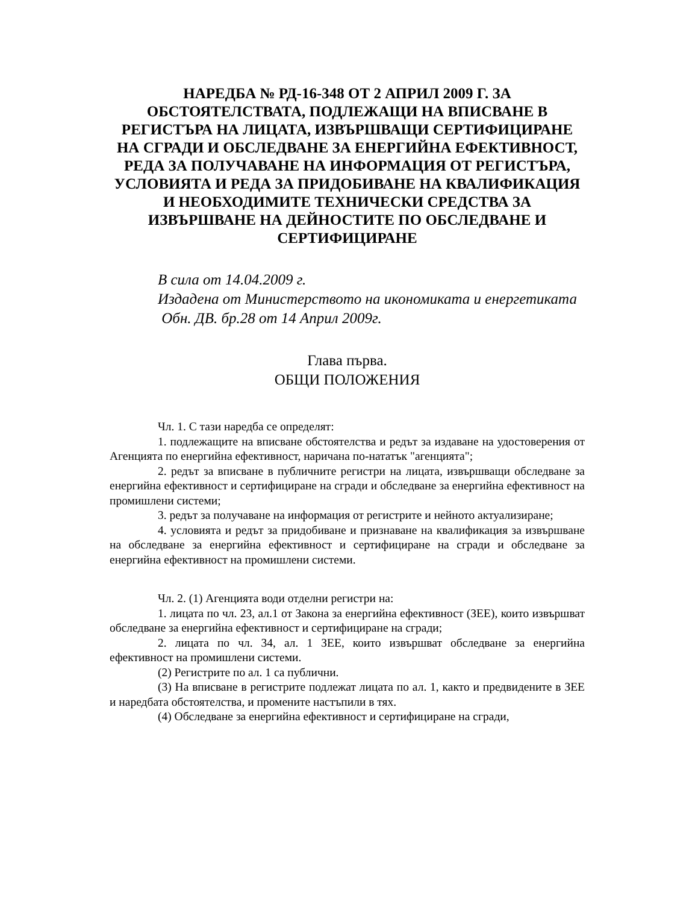НАРЕДБА № РД-16-348 ОТ 2 АПРИЛ 2009 Г. ЗА ОБСТОЯТЕЛСТВАТА, ПОДЛЕЖАЩИ НА ВПИСВАНЕ В РЕГИСТЪРА НА ЛИЦАТА, ИЗВЪРШВАЩИ СЕРТИФИЦИРАНЕ НА СГРАДИ И ОБСЛЕДВАНЕ ЗА ЕНЕРГИЙНА ЕФЕКТИВНОСТ, РЕДА ЗА ПОЛУЧАВАНЕ НА ИНФОРМАЦИЯ ОТ РЕГИСТЪРА, УСЛОВИЯТА И РЕДА ЗА ПРИДОБИВАНЕ НА КВАЛИФИКАЦИЯ И НЕОБХОДИМИТЕ ТЕХНИЧЕСКИ СРЕДСТВА ЗА ИЗВЪРШВАНЕ НА ДЕЙНОСТИТЕ ПО ОБСЛЕДВАНЕ И СЕРТИФИЦИРАНЕ
В сила от 14.04.2009 г.
Издадена от Министерството на икономиката и енергетиката
Обн. ДВ. бр.28 от 14 Април 2009г.
Глава първа.
ОБЩИ ПОЛОЖЕНИЯ
Чл. 1. С тази наредба се определят:
1. подлежащите на вписване обстоятелства и редът за издаване на удостоверения от Агенцията по енергийна ефективност, наричана по-нататък "агенцията";
2. редът за вписване в публичните регистри на лицата, извършващи обследване за енергийна ефективност и сертифициране на сгради и обследване за енергийна ефективност на промишлени системи;
3. редът за получаване на информация от регистрите и нейното актуализиране;
4. условията и редът за придобиване и признаване на квалификация за извършване на обследване за енергийна ефективност и сертифициране на сгради и обследване за енергийна ефективност на промишлени системи.
Чл. 2. (1) Агенцията води отделни регистри на:
1. лицата по чл. 23, ал.1 от Закона за енергийна ефективност (ЗЕЕ), които извършват обследване за енергийна ефективност и сертифициране на сгради;
2. лицата по чл. 34, ал. 1 ЗЕЕ, които извършват обследване за енергийна ефективност на промишлени системи.
(2) Регистрите по ал. 1 са публични.
(3) На вписване в регистрите подлежат лицата по ал. 1, както и предвидените в ЗЕЕ и наредбата обстоятелства, и промените настъпили в тях.
(4) Обследване за енергийна ефективност и сертифициране на сгради,